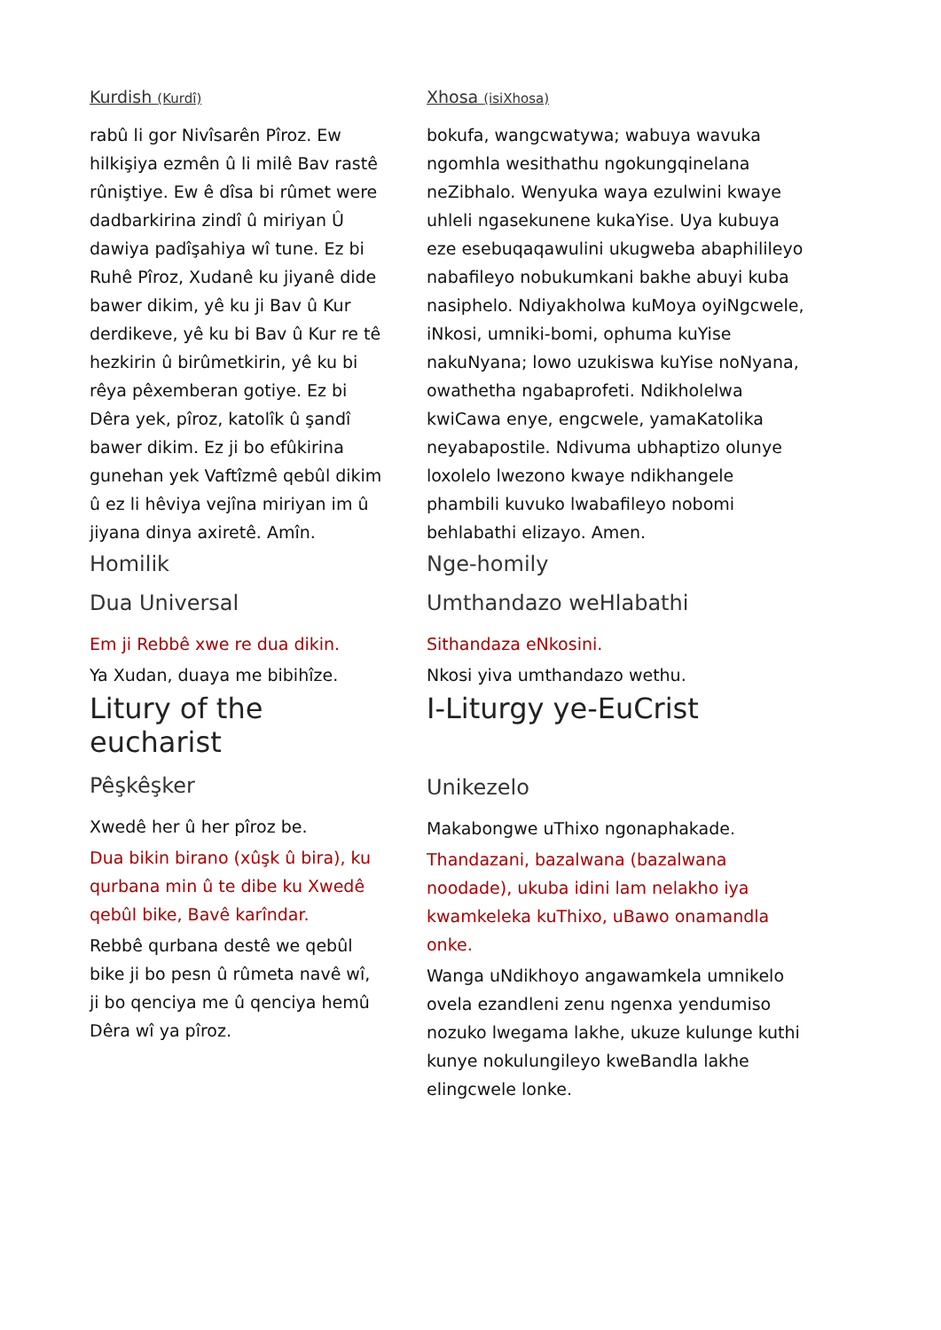Kurdish (Kurdî)
rabû li gor Nivîsarên Pîroz. Ew hilkişiya ezmên û li milê Bav rastê rûniştiye. Ew ê dîsa bi rûmet were dadbarkirina zindî û miriyan Û dawiya padîşahiya wî tune. Ez bi Ruhê Pîroz, Xudanê ku jiyanê dide bawer dikim, yê ku ji Bav û Kur derdikeve, yê ku bi Bav û Kur re tê hezkirin û birûmetkirin, yê ku bi rêya pêxemberan gotiye. Ez bi Dêra yek, pîroz, katolîk û şandî bawer dikim. Ez ji bo efûkirina gunehan yek Vaftîzmê qebûl dikim û ez li hêviya vejîna miriyan im û jiyana dinya axiretê. Amîn.
Homilik
Dua Universal
Em ji Rebbê xwe re dua dikin.
Ya Xudan, duaya me bibihîze.
Litury of the eucharist
Pêşkêşker
Xwedê her û her pîroz be.
Dua bikin birano (xûşk û bira), ku qurbana min û te dibe ku Xwedê qebûl bike, Bavê karîndar.
Rebbê qurbana destê we qebûl bike ji bo pesn û rûmeta navê wî, ji bo qenciya me û qenciya hemû Dêra wî ya pîroz.
Xhosa (isiXhosa)
bokufa, wangcwatywa; wabuya wavuka ngomhla wesithathu ngokungqinelana neZibhalo. Wenyuka waya ezulwini kwaye uhleli ngasekunene kukaYise. Uya kubuya eze esebuqaqawulini ukugweba abaphilileyo nabafileyo nobukumkani bakhe abuyi kuba nasiphelo. Ndiyakholwa kuMoya oyiNgcwele, iNkosi, umniki-bomi, ophuma kuYise nakuNyana; lowo uzukiswa kuYise noNyana, owathetha ngabaprofeti. Ndikholelwa kwiCawa enye, engcwele, yamaKatolika neyabapostile. Ndivuma ubhaptizo olunye loxolelo lwezono kwaye ndikhangele phambili kuvuko lwabafileyo nobomi behlabathi elizayo. Amen.
Nge-homily
Umthandazo weHlabathi
Sithandaza eNkosini.
Nkosi yiva umthandazo wethu.
I-Liturgy ye-EuCrist
Unikezelo
Makabongwe uThixo ngonaphakade.
Thandazani, bazalwana (bazalwana noodade), ukuba idini lam nelakho iya kwamkeleka kuThixo, uBawo onamandla onke.
Wanga uNdikhoyo angawamkela umnikelo ovela ezandleni zenu ngenxa yendumiso nozuko lwegama lakhe, ukuze kulunge kuthi kunye nokulungileyo kweBandla lakhe elingcwele lonke.